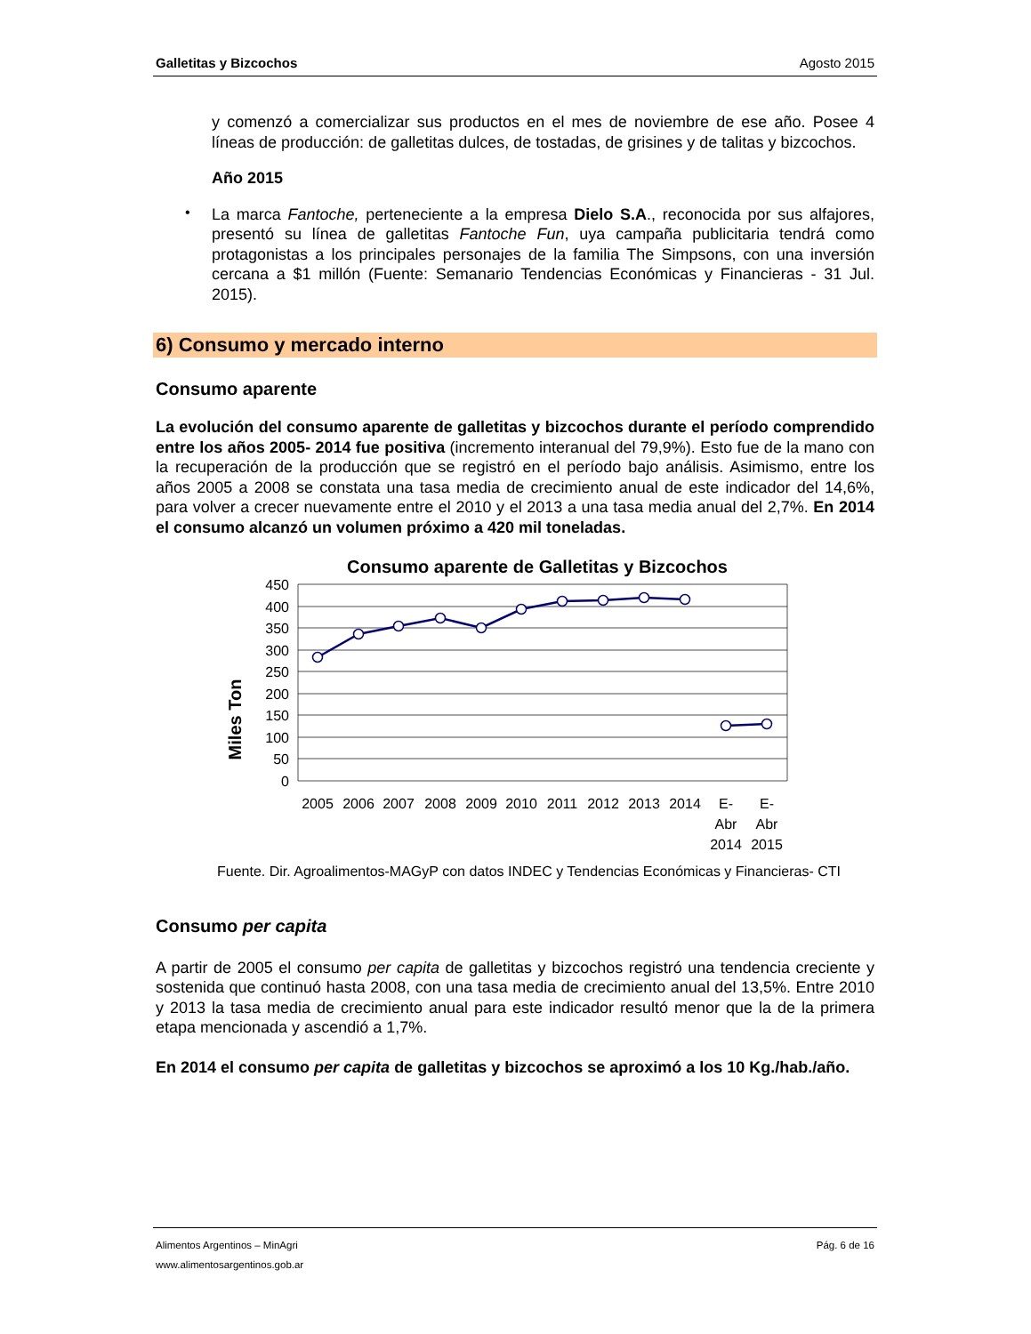Galletitas y Bizcochos Agosto 2015
y comenzó a comercializar sus productos en el mes de noviembre de ese año. Posee 4 líneas de producción: de galletitas dulces, de tostadas, de grisines y de talitas y bizcochos.
Año 2015
•
La marca Fantoche, perteneciente a la empresa Dielo S.A., reconocida por sus alfajores, presentó su línea de galletitas Fantoche Fun, uya campaña publicitaria tendrá como protagonistas a los principales personajes de la familia The Simpsons, con una inversión cercana a $1 millón (Fuente: Semanario Tendencias Económicas y Financieras - 31 Jul. 2015).
6) Consumo y mercado interno
Consumo aparente
La evolución del consumo aparente de galletitas y bizcochos durante el período comprendido entre los años 2005- 2014 fue positiva (incremento interanual del 79,9%). Esto fue de la mano con la recuperación de la producción que se registró en el período bajo análisis. Asimismo, entre los años 2005 a 2008 se constata una tasa media de crecimiento anual de este indicador del 14,6%, para volver a crecer nuevamente entre el 2010 y el 2013 a una tasa media anual del 2,7%. En 2014 el consumo alcanzó un volumen próximo a 420 mil toneladas.
Consumo aparente de Galletitas y Bizcochos
Miles Ton
450
400
350
300
250
200
150
100
50
0
2005
2006
2007
2008
2009
2010
2011
2012
2013
2014
E-
Abr
2014
E-
Abr
2015
Fuente. Dir. Agroalimentos-MAGyP con datos INDEC y Tendencias Económicas y Financieras- CTI
Consumo per capita
A partir de 2005 el consumo per capita de galletitas y bizcochos registró una tendencia creciente y sostenida que continuó hasta 2008, con una tasa media de crecimiento anual del 13,5%. Entre 2010 y 2013 la tasa media de crecimiento anual para este indicador resultó menor que la de la primera etapa mencionada y ascendió a 1,7%.
En 2014 el consumo per capita de galletitas y bizcochos se aproximó a los 10 Kg./hab./año.
Alimentos Argentinos – MinAgri Pág. 6 de 16
www.alimentosargentinos.gob.ar